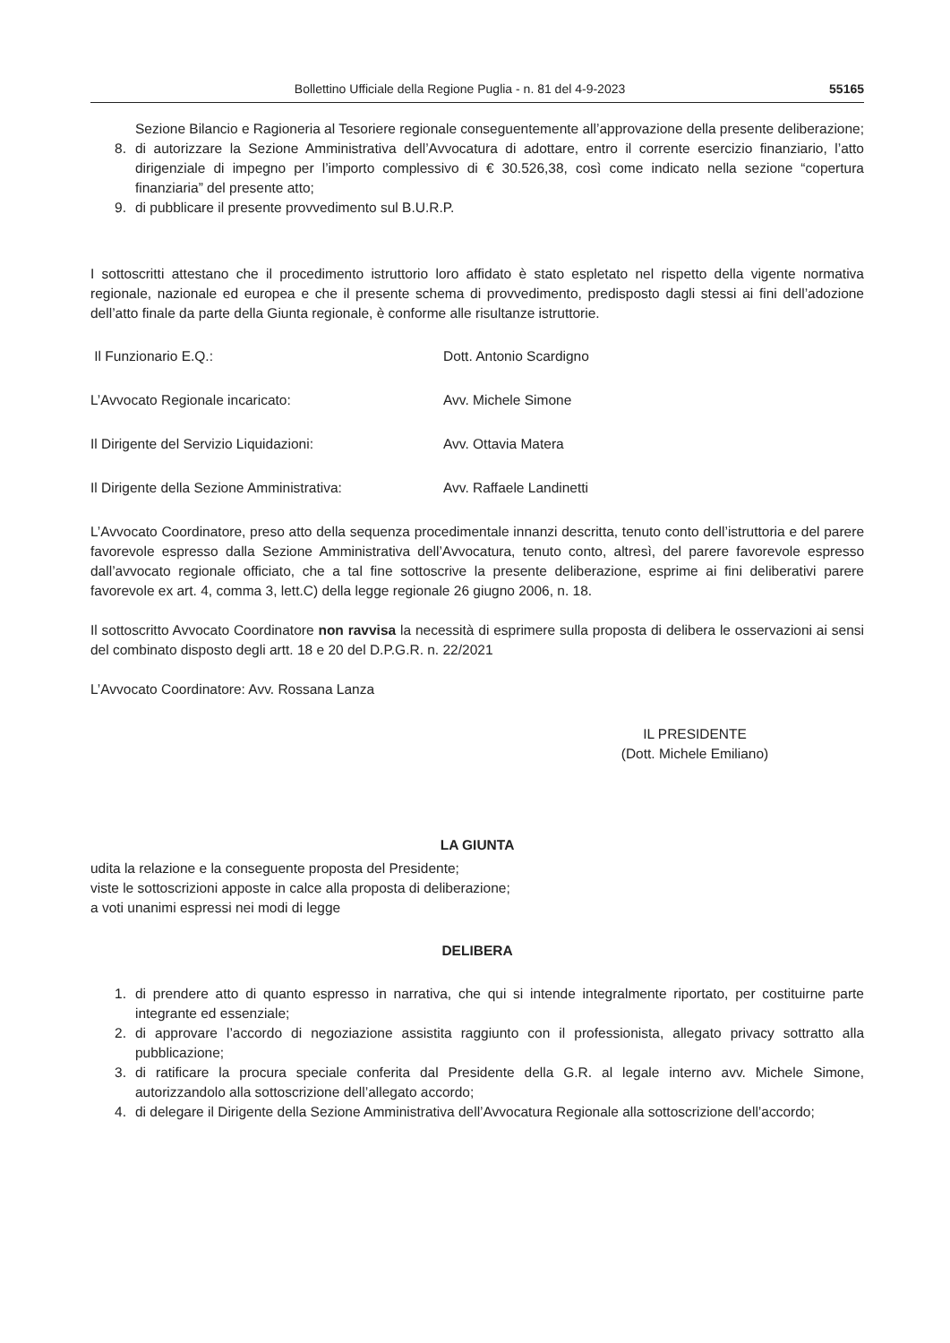Bollettino Ufficiale della Regione Puglia - n. 81 del 4-9-2023 55165
Sezione Bilancio e Ragioneria al Tesoriere regionale conseguentemente all’approvazione della presente deliberazione;
8. di autorizzare la Sezione Amministrativa dell’Avvocatura di adottare, entro il corrente esercizio finanziario, l’atto dirigenziale di impegno per l’importo complessivo di € 30.526,38, così come indicato nella sezione “copertura finanziaria” del presente atto;
9. di pubblicare il presente provvedimento sul B.U.R.P.
I sottoscritti attestano che il procedimento istruttorio loro affidato è stato espletato nel rispetto della vigente normativa regionale, nazionale ed europea e che il presente schema di provvedimento, predisposto dagli stessi ai fini dell’adozione dell’atto finale da parte della Giunta regionale, è conforme alle risultanze istruttorie.
Il Funzionario E.Q.: Dott. Antonio Scardigno
L’Avvocato Regionale incaricato: Avv. Michele Simone
Il Dirigente del Servizio Liquidazioni: Avv. Ottavia Matera
Il Dirigente della Sezione Amministrativa: Avv. Raffaele Landinetti
L’Avvocato Coordinatore, preso atto della sequenza procedimentale innanzi descritta, tenuto conto dell’istruttoria e del parere favorevole espresso dalla Sezione Amministrativa dell’Avvocatura, tenuto conto, altresì, del parere favorevole espresso dall’avvocato regionale officiato, che a tal fine sottoscrive la presente deliberazione, esprime ai fini deliberativi parere favorevole ex art. 4, comma 3, lett.C) della legge regionale 26 giugno 2006, n. 18.
Il sottoscritto Avvocato Coordinatore non ravvisa la necessità di esprimere sulla proposta di delibera le osservazioni ai sensi del combinato disposto degli artt. 18 e 20 del D.P.G.R. n. 22/2021
L’Avvocato Coordinatore: Avv. Rossana Lanza
IL PRESIDENTE
(Dott. Michele Emiliano)
LA GIUNTA
udita la relazione e la conseguente proposta del Presidente;
viste le sottoscrizioni apposte in calce alla proposta di deliberazione;
a voti unanimi espressi nei modi di legge
DELIBERA
1. di prendere atto di quanto espresso in narrativa, che qui si intende integralmente riportato, per costituirne parte integrante ed essenziale;
2. di approvare l’accordo di negoziazione assistita raggiunto con il professionista, allegato privacy sottratto alla pubblicazione;
3. di ratificare la procura speciale conferita dal Presidente della G.R. al legale interno avv. Michele Simone, autorizzandolo alla sottoscrizione dell’allegato accordo;
4. di delegare il Dirigente della Sezione Amministrativa dell’Avvocatura Regionale alla sottoscrizione dell’accordo;